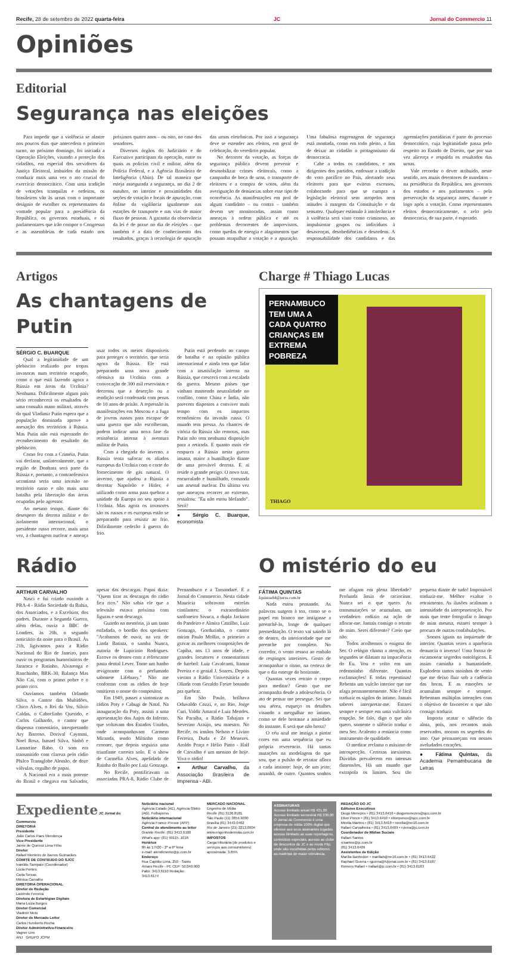Recife, 28 de setembro de 2022 quarta-feira JC Jornal do Commercio 11
Opiniões
Editorial
Segurança nas eleições
Para impedir que a violência se alastre nos poucos dias que antecedem o primeiro turno, no próximo domingo, foi iniciada a Operação Eleições, visando a proteção dos cidadãos, em especial dos servidores da Justiça Eleitoral, imbuídos da missão de conduzir mais uma vez o ato crucial do exercício democrático. Com uma tradição de votações tranquilas e ordeiras, os brasileiros vão às urnas com o importante desígnio de escolher os representantes da vontade popular para a presidência da República, os governos estaduais, e os parlamentares que irão compor o Congresso e as assembleias de cada estado nos próximos quatro anos – ou oito, no caso dos senadores.
Diversos órgãos do Judiciário e do Executivo participam da operação, entre os quais as polícias civil e militar, além da Polícia Federal, e a Agência Brasileira de Inteligência (Abin). De tal maneira que esteja assegurada a segurança, no dia 2 de outubro, no interior e proximidades das seções de votação e locais de apuração, com ênfase da vigilância igualmente nas estações de transporte e nas vias de maior fluxo de pessoas. A garantia da observância da lei é de praxe no dia de eleições – que também é a data de conhecimento dos resultados, graças à tecnologia de apuração das urnas eletrônicas. Por isso a segurança deve se estender aos efeitos, em geral de celebração, do veredicto popular.
No decorrer da votação, as forças de segurança pública devem prevenir e desmobilizar crimes eleitorais, como a campanha de boca de urna, o transporte de eleitores e a compra de votos, além da averiguação de denúncias sobre esse tipo de ocorrência. As manifestações em prol de algum candidato – ou contra – também devem ser monitoradas, assim como ameaças à ordem pública e até os problemas decorrentes de imprevistos, como quedas de energia e alagamentos que possam atrapalhar a votação e a apuração. Uma fabulosa engrenagem de segurança está montada, como em todo pleito, a fim de deixar ao cidadão o protagonismo da democracia.
Cabe a todos os candidatos, e aos dirigentes dos partidos, endossar a tradição do voto pacífico no País, alertando seus eleitores para que evitem excessos, colaborando para que se cumpra a legislação eleitoral sem atropelos nem atitudes à margem da Constituição e da sensatez. Qualquer estímulo à intolerância e à violência será visto como criminoso, ao impulsionar grupos ou indivíduos à desavenças, desobediências e desordens. A responsabilidade dos candidatos e das agremiações partidárias é parte do processo democrático, cuja legitimidade passa pelo respeito ao Estado de Direito, que por sua vez alicerça e respalda os resultados das urnas.
Vale recordar o dever atribuído, neste sentido, aos atuais detentores de mandatos – na presidência da República, nos governos dos estados e nos parlamentos – pela preservação da segurança antes, durante e logo após a votação. Como representantes eleitos democraticamente, o zelo pela democracia, de sua parte, é esperado.
Artigos
As chantagens de Putin
SÉRGIO C. BUARQUE
Qual a legitimidade de um plebiscito realizado por tropas invasoras num território ocupado, como o que está fazendo agora a Rússia em áreas da Ucrânia? Nenhuma. Dificilmente algum país sério reconhecerá os resultados de uma consulta mano militari, através da qual Vladimir Putin espera que a população dominada aprove a anexação dos territórios à Rússia. Mas Putin não está esperando do reconhecimento do resultado do plebiscito.
Como fez com a Criméia, Putin vai declarar, unilateralmente, que a região de Donbass será parte da Rússia e, portanto, a contraofensiva ucraniana seria uma invasão ao território russo e não mais uma batalha pela libertação das áreas ocupadas pelo agressor.
Ao mesmo tempo, diante do desespero da derrota militar e do isolamento internacional, o presidente russo recorre, mais uma vez, à chantagem nuclear e ameaça usar todos os meios disponíveis para proteger o território, que seria agora da Rússia. Ele está preparando uma nova grande ofensiva na Ucrânia com a convocação de 300 mil reservistas e decretou que a deserção ou a rendição será condenada com penas de 10 anos de prisão. A repressão às manifestações em Moscou e a fuga de jovens russos para escapar de uma guerra que não escolheram, podem indicar uma nova fase da resistência interna à aventura militar de Putin.
Com a chegada do inverno, a Rússia tenta sufocar os aliados europeus da Ucrânia com o corte do fornecimento de gás natural. O inverno, que ajudou a Rússia a derrotar Napoleão e Hitler, é utilizado como arma para quebrar a unidade da Europa no seu apoio à Ucrânia. Mas agora os invasores são os russos e os europeus estão se preparando para resistir ao frio. Dificilmente cederão à guerra do frio.
Putin está perdendo no campo de batalha e na opinião pública internacional e ainda tem que lidar com a insatisfação interna na Rússia, que crescerá com a escalada da guerra. Mesmo países que vinham mantendo neutralidade no conflito, como China e Índia, não parecem dispostos a conviver mais tempo com os impactos econômicos da invasão russa. O mundo tem pressa. As chances de vitória da Rússia são remotas, mas Putin não tem nenhuma disposição para a retirada. E quanto mais ele empurra a Rússia nesta guerra insana, maior a humilhação diante de uma provável derrota. E aí reside o grande perigo. O novo tzar, encurralado e humilhado, comanda um arsenal nuclear. Da última vez que ameaçou recorrer ao extremo, ressaltou: "Eu não estou blefando". Será?
● Sérgio C. Buarque, economista
Charge # Thiago Lucas
PERNAMBUCO TEM UMA A CADA QUATRO CRIANÇAS EM EXTREMA POBREZA
THIAGO
Rádio
ARTHUR CARVALHO
Nasci e fui criado ouvindo a PRA-4 - Rádio Sociedade da Bahia, dos Associados, e a Excelsior, dos padres. Durante a Segunda Guerra, além delas, ouvia a BBC de Londres, às 20h, o segundo noticiário da noite para o Brasil. Às 21h, ligávamos para a Rádio Nacional do Rio de Janeiro, para ouvir os programas humorísticos de Jararaca e Ratinho, Alvarenga e Ranchinho, BRK-30, Balança Mas Não Cai, com o primo pobre e o primo rico.
Ouvíamos também Orlando Silva, o Cantor das Multidões, Chico Alves, o Rei da Voz, Sílvio Caldas, o Caboclinho Querido, e Carlos Galhardo, o cantor que dispensa comentário, interpretando Ary Barroso, Dorival Caymmi, Noel Rosa, Ismael Silva, Sinhô e Lamartine Babo. O som era transmitido com clareza pelo rádio Philco Transglobe Alemão, de doze válvulas, orgulho de papai.
A Nacional era a mais potente do Brasil e chegava em Salvador, apesar das descargas. Papai dizia: "Quem tirar as descargas do rádio fica rico." Não sabia ele que a televisão estava próxima com figuras e sem descarga.
Guardo na memória, já um tanto enfadada, o bordão dos speakers: "Acabamos de ouvir, na voz de Linda Batista, o samba Nunca, autoria de Lupicínio Rodrigues. Escove os dentes com a refrescante pasta dental Lever. Tome um banho revigorante com o perfumado sabonete Lifebuoy." Não me conformo com as rádios de hoje omitirem o nome do compositor.
Em 1949, passei a sintonizar as rádios Poty e Cabugi de Natal. Na inauguração da Poty, assisti a uma apresentação dos Anjos do Inferno, que voltavam dos Estados Unidos, onde acompanhavam Carmem Miranda, tendo Miltinho como crooner, que depois seguiria uma triunfante carreira solo. E o show de Carmélia Alves, apelidada de Rainha do Baião por Luiz Gonzaga.
No Recife, pontificavam as associadas PRA-8, Rádio Clube de Pernambuco e a Tamandaré. E a Jornal do Commercio. Nesta cidade Maurícia sobravam estrelas cintilantes: o extraordinário sanfoneiro Sivuca, a dupla Jackson do Pandeiro e Almira Castilho, Luiz Gonzaga, Gordurinha, o cantor mirim Paulo Mollin, o primeiro a gravar as melhores composições de Capiba, aos 13 anos de idade, e grandes locutores e comentaristas de futebol: Luiz Cavalcanti, Itamar Pereira e o genial J. Soares. Depois vieram a Rádio Universitária e a Olinda com Geraldo Freire botando pra quebrar.
Em São Paulo, brilhava Oduvaldo Cozzi, e, no Rio, Jorge Curi, Valdir Amaral e Luiz Mendes. Na Paraíba, a Rádio Tabajara e Severino Araújo, seu maestro. No Recife, os irmãos Nelson e Livino Ferreira, Duda e Zé Menezes. Aroldo Praça e Hélio Pinto - Half de Carvalho é um menino de hoje. Viva o rádio!
● Arthur Carvalho, da Associação Brasileira de Imprensa - ABI.
O mistério do eu
FÁTIMA QUINTAS
fquintas84@terra.com.br
Nada estou pensando. As palavras surgem à toa, como se o papel em branco me instigasse a preenchê-lo, longe de qualquer premeditação. O texto vai saindo lá de dentro, da interioridade que me preenche por completo. No corredor, o vento ressoa ao embalo de respingos interiores. Gosto de acompanhar o ritmo, na certeza de que o dia emerge do horizonte.
Quantas vezes retraio o corpo para meditar? Gesto que me acompanha desde a adolescência. O ato de pensar me persegue. Sei que sou aérea, esqueço os detalhes visando a mergulhar no íntimo, como se dele brotasse a ansiedade do instante. E será que não brota?
O céu azul me instiga a pintar cores em uma sequência que eu própria reverencio. Há tantas mutações na modelagem do que sou, que a pulsão de retratar aflora a cada instante: hoje, de um jeito; amanhã, de outro. Quantos sonhos me afagam em plena liberdade? Profunda ânsia de raciocinar. Nunca sei o que quero. As transmutações se acumulam, um verdadeiro rodízio na ação de aflorar-me. Jamais consigo o retrato de mim. Serei diferente? Creio que não.
Todos acolhemos o enigma do Ser. O relógio chama a atenção, os segundos se dilatam na impaciência do Eu. Vou e volto em um redemoinho diferente. Quantas exclamações! E todas repentinas! Rebenta um vulcão interior que me afaga permanentemente. Não é fácil traduzir os sigilos do íntimo. Jamais saberei interpretar-me. Estarei sempre e sempre em uma vulcânica erupção. Se falo, digo o que não quero, somente o silêncio traduz o meu Ser. Acalento a renúncia como instrumento de qualidade.
O meditar reclama o máximo de introspecção. Certezas inexistem. Dúvidas prevalecem em intensas dimensões. Há um mundo que extrapola os limites. Sou tão pequena diante de tudo! Impossível traduzir-me. Melhor exaltar o retraimento. As ilusões acalmam a intensidade da interpenetração. Por mais que tente fotografar o âmago de mim mesma, estarei sempre à procura de outras confabulações.
Somos iguais na inquietude de interior. Quantas vezes a aparência denuncia o inverso! Uma forma de escamotear segredos ontológicos. E assim caminha a humanidade. Explodem tantos moinhos de vento que me deixo fluir sob a cadência das horas. E as emoções se acumulam sempre e sempre. Rebentam múltiplas intenções com o objetivo de favorecer o que não consigo traduzir.
Importa acatar o silêncio da alma, pois, nos recantos mais reservados, moram os segredos do imo. Que permaneçam em nossos aveludados corações.
● Fátima Quintas, da Academia Pernambucana de Letras
Expediente JC Jornal do Commercio
DIRETORIA
Presidente
João Carlos Paes Mendonça
Vice-Presidente
Jaime de Queiroz Lima Filho
Diretor
Rafael Monteiro de Barros Guimarães
COMITÊ DE CONTEÚDO DO SJCC
Ivanildo Sampaio (Coordenador)
Lúcia Pontes
Carla Seixas
Mônica Carvalho
DIRETORIA OPERACIONAL
Diretor de Redação
Laurindo Ferreira
Diretora de Estartégias Digitais
Maria Luiza Borges
Diretor Comercial
Vladimir Melo
Diretor de Mercado Leitor
Carlos Humberto Rocha
Diretor Administrativo-Financeiro
Vagner Lins
ANJ GRUPO JCPM
Noticiário nacional
Agência Estado (AE), Agência Globo (AG), Folhapress
Noticiário internacional
Agência France Presse (AFP)
Central de atendimento ao leitor
Grande Recife: (81) 3413.6100
What's app: (81) 99115. 1016
Horários
8h às 17h30 - 2ª a 6ª feira
e-mail: atendimento@jc.com.br
Endereço
Rua Capitão Lima, 250 - Santo Amaro Recife - PE CEP: 50.040.900
Pabx: 3413.6110 Redação: 3413.6174
MERCADO NACIONAL
Engenho de Mídia
Recife (81) 3126.8181
São Paulo (11) 3854.9030
Brasília (61) 3443-0462
Rio de Janeiro (21) 2213.0904
www.engenhodemidia.com.br
IMPOSTOS
Carga tributária (de produtos e serviços aos consumidores) aproximada: 3,65%
ASSINATURAS
Acesso ilimitado anual R$ 431,00
Acesso ilimitado semestral R$ 230,00
O Jornal do Commercio é uma empresa de mídia 100% digital que oferece aos seus assinantes logados acesso ilimitado as suas reportagens, conteúdos especiais, acesso ao clube de descontos do JC e ao modo Flip, onde são escolhidas pelos editores as matérias de maior relevância.
REDAÇÃO DO JC
Editores Executivos
Diogo Menezes • (81) 3413.6416 • diogomenezes@sjcc.com.br
Elton Ponce • (81) 3413.6410 • eltonponce@sjcc.com.br
Mirella Martins • (81) 3413.6418 • mirella@ne10.com.br
Rafael Carvalheira • (81) 3413.6409 • rvieira@jc.com.br
Coordenador de Mídias Sociais
Rafael Santos
rcsantos@jc.com.br
(81) 3413.6409
Assistentes de Edição
Marília Banholzer • mariliab@ne10.com.br • (81) 3413.6422
Raphael Guerra • rguerra@tvjornal.com.br • (81) 3413.6187
Romero Rafael • rrafael@jc.com.br • (81) 3413.6183